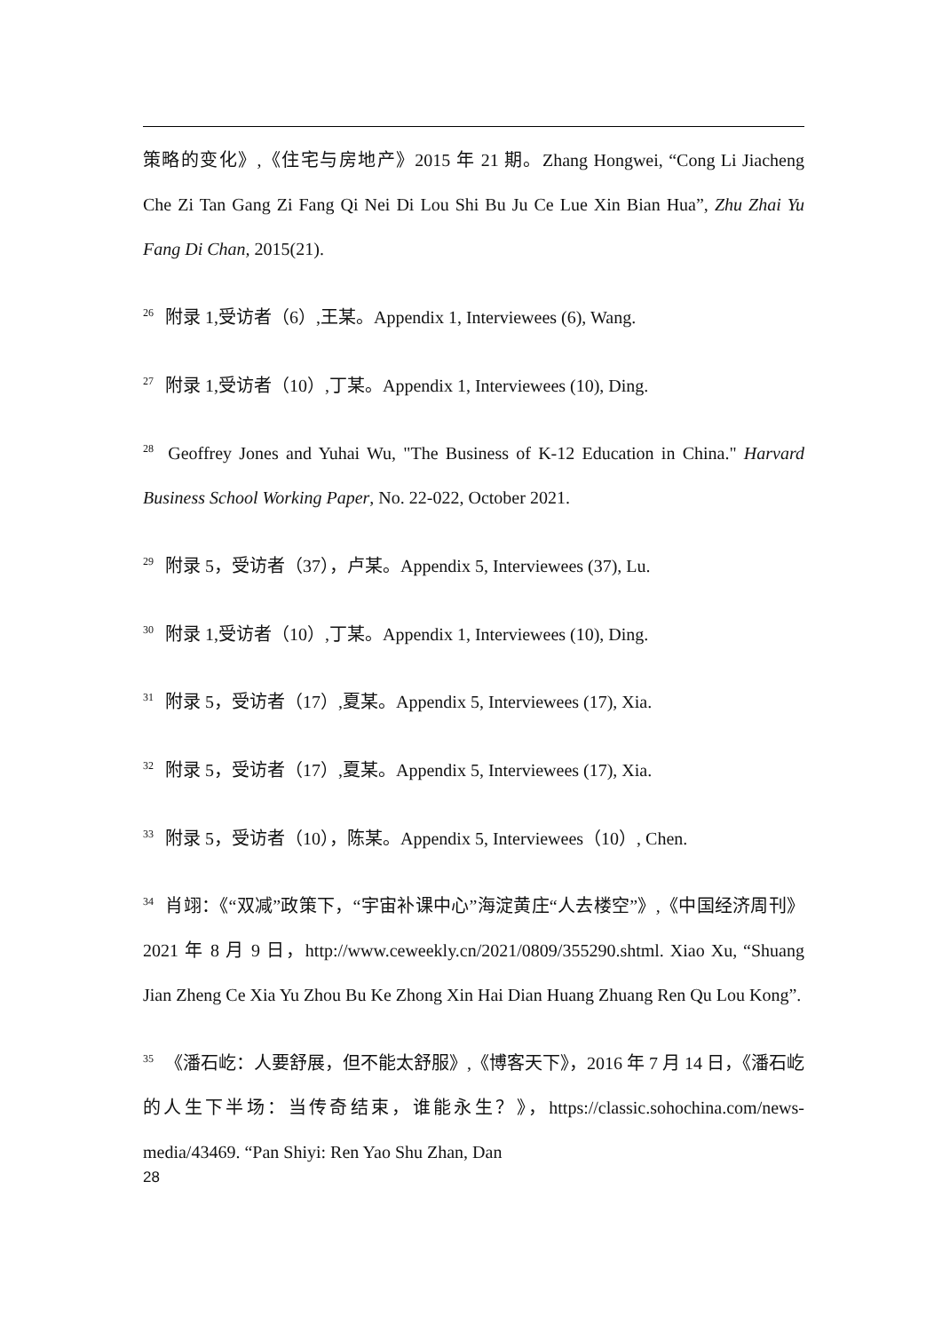策略的变化》,《住宅与房地产》2015 年 21 期。Zhang Hongwei, “Cong Li Jiacheng Che Zi Tan Gang Zi Fang Qi Nei Di Lou Shi Bu Ju Ce Lue Xin Bian Hua”, Zhu Zhai Yu Fang Di Chan, 2015(21).
<sup>26</sup> 附录 1,受访者（6）,王某。Appendix 1, Interviewees (6), Wang.
<sup>27</sup> 附录 1,受访者（10）,丁某。Appendix 1, Interviewees (10), Ding.
<sup>28</sup> Geoffrey Jones and Yuhai Wu, "The Business of K-12 Education in China." Harvard Business School Working Paper, No. 22-022, October 2021.
<sup>29</sup> 附录 5，受访者（37），卢某。Appendix 5, Interviewees (37), Lu.
<sup>30</sup> 附录 1,受访者（10）,丁某。Appendix 1, Interviewees (10), Ding.
<sup>31</sup> 附录 5，受访者（17）,夏某。Appendix 5, Interviewees (17), Xia.
<sup>32</sup> 附录 5，受访者（17）,夏某。Appendix 5, Interviewees (17), Xia.
<sup>33</sup> 附录 5，受访者（10），陈某。Appendix 5, Interviewees（10）, Chen.
<sup>34</sup> 肖翊：《“双减”政策下，“宇宙补课中心”海淀黄庄“人去楼空”》,《中国经济周刊》2021 年 8 月 9 日，http://www.ceweekly.cn/2021/0809/355290.shtml. Xiao Xu, “Shuang Jian Zheng Ce Xia Yu Zhou Bu Ke Zhong Xin Hai Dian Huang Zhuang Ren Qu Lou Kong”.
<sup>35</sup> 《潘石屹：人要舒展，但不能太舒服》,《博客天下》，2016 年 7 月 14 日，《潘石屹的人生下半场：当传奇结束，谁能永生？》，https://classic.sohochina.com/news-media/43469. “Pan Shiyi: Ren Yao Shu Zhan, Dan
28